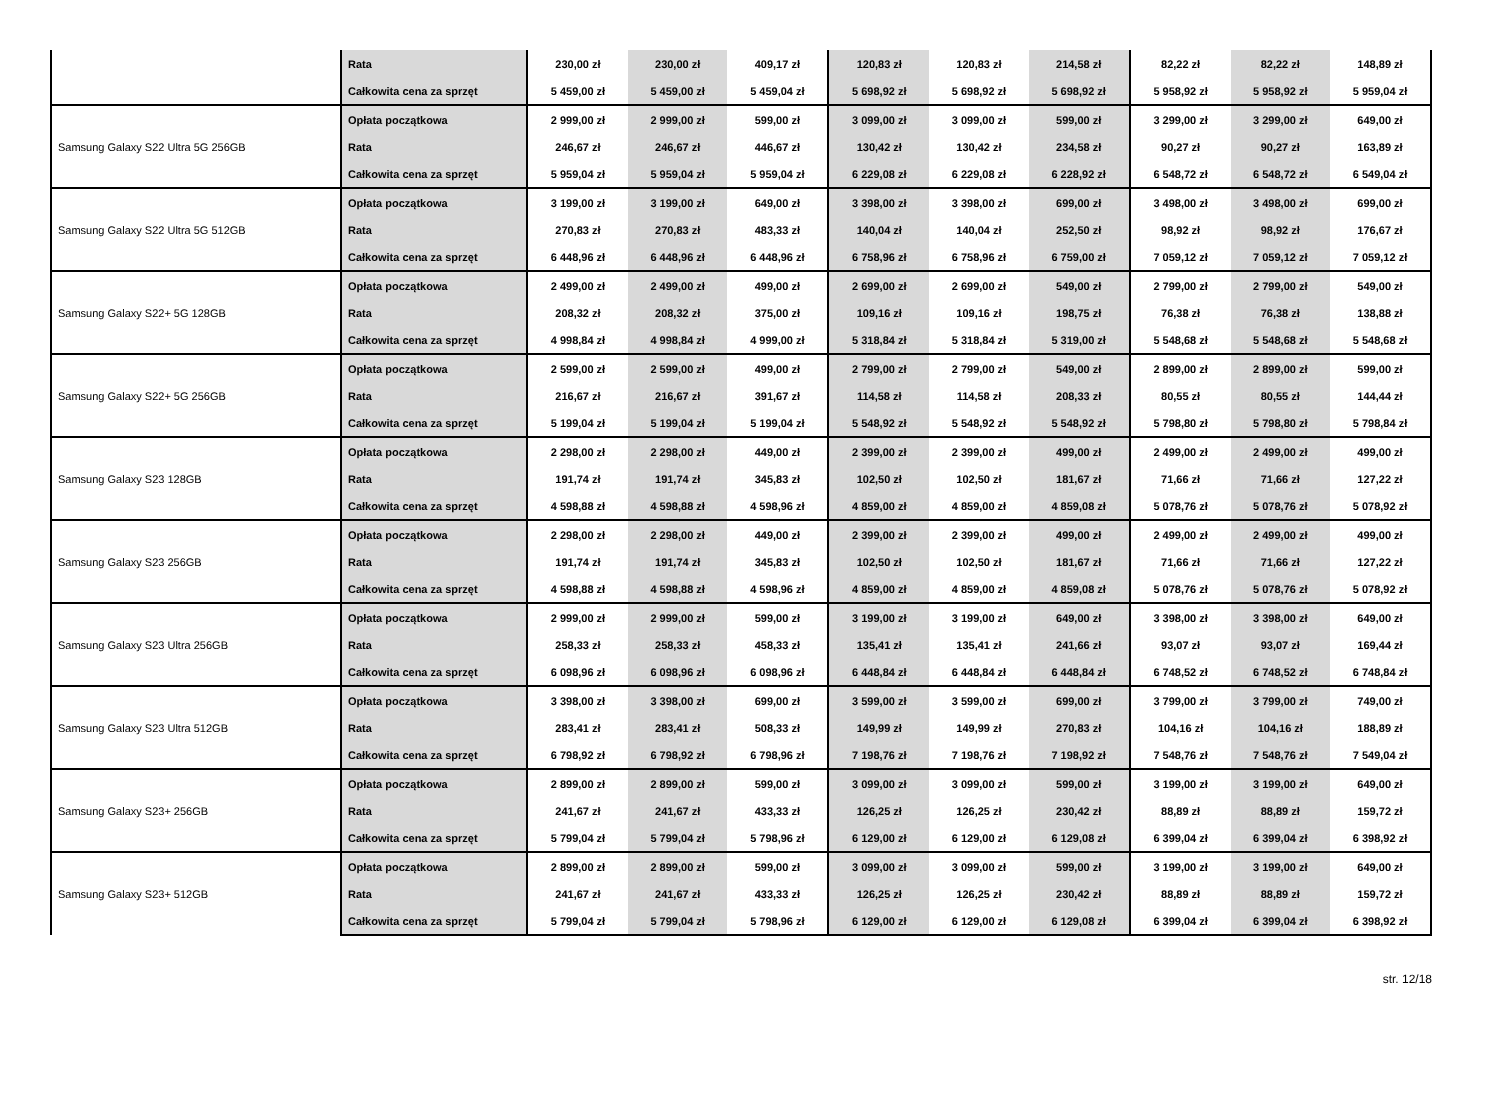| | Rata | 230,00 zł | 230,00 zł | 409,17 zł | 120,83 zł | 120,83 zł | 214,58 zł | 82,22 zł | 82,22 zł | 148,89 zł |
| | Całkowita cena za sprzęt | 5 459,00 zł | 5 459,00 zł | 5 459,04 zł | 5 698,92 zł | 5 698,92 zł | 5 698,92 zł | 5 958,92 zł | 5 958,92 zł | 5 959,04 zł |
| Samsung Galaxy S22 Ultra 5G 256GB | Opłata początkowa | 2 999,00 zł | 2 999,00 zł | 599,00 zł | 3 099,00 zł | 3 099,00 zł | 599,00 zł | 3 299,00 zł | 3 299,00 zł | 649,00 zł |
| | Rata | 246,67 zł | 246,67 zł | 446,67 zł | 130,42 zł | 130,42 zł | 234,58 zł | 90,27 zł | 90,27 zł | 163,89 zł |
| | Całkowita cena za sprzęt | 5 959,04 zł | 5 959,04 zł | 5 959,04 zł | 6 229,08 zł | 6 229,08 zł | 6 228,92 zł | 6 548,72 zł | 6 548,72 zł | 6 549,04 zł |
| Samsung Galaxy S22 Ultra 5G 512GB | Opłata początkowa | 3 199,00 zł | 3 199,00 zł | 649,00 zł | 3 398,00 zł | 3 398,00 zł | 699,00 zł | 3 498,00 zł | 3 498,00 zł | 699,00 zł |
| | Rata | 270,83 zł | 270,83 zł | 483,33 zł | 140,04 zł | 140,04 zł | 252,50 zł | 98,92 zł | 98,92 zł | 176,67 zł |
| | Całkowita cena za sprzęt | 6 448,96 zł | 6 448,96 zł | 6 448,96 zł | 6 758,96 zł | 6 758,96 zł | 6 759,00 zł | 7 059,12 zł | 7 059,12 zł | 7 059,12 zł |
| Samsung Galaxy S22+ 5G 128GB | Opłata początkowa | 2 499,00 zł | 2 499,00 zł | 499,00 zł | 2 699,00 zł | 2 699,00 zł | 549,00 zł | 2 799,00 zł | 2 799,00 zł | 549,00 zł |
| | Rata | 208,32 zł | 208,32 zł | 375,00 zł | 109,16 zł | 109,16 zł | 198,75 zł | 76,38 zł | 76,38 zł | 138,88 zł |
| | Całkowita cena za sprzęt | 4 998,84 zł | 4 998,84 zł | 4 999,00 zł | 5 318,84 zł | 5 318,84 zł | 5 319,00 zł | 5 548,68 zł | 5 548,68 zł | 5 548,68 zł |
| Samsung Galaxy S22+ 5G 256GB | Opłata początkowa | 2 599,00 zł | 2 599,00 zł | 499,00 zł | 2 799,00 zł | 2 799,00 zł | 549,00 zł | 2 899,00 zł | 2 899,00 zł | 599,00 zł |
| | Rata | 216,67 zł | 216,67 zł | 391,67 zł | 114,58 zł | 114,58 zł | 208,33 zł | 80,55 zł | 80,55 zł | 144,44 zł |
| | Całkowita cena za sprzęt | 5 199,04 zł | 5 199,04 zł | 5 199,04 zł | 5 548,92 zł | 5 548,92 zł | 5 548,92 zł | 5 798,80 zł | 5 798,80 zł | 5 798,84 zł |
| Samsung Galaxy S23 128GB | Opłata początkowa | 2 298,00 zł | 2 298,00 zł | 449,00 zł | 2 399,00 zł | 2 399,00 zł | 499,00 zł | 2 499,00 zł | 2 499,00 zł | 499,00 zł |
| | Rata | 191,74 zł | 191,74 zł | 345,83 zł | 102,50 zł | 102,50 zł | 181,67 zł | 71,66 zł | 71,66 zł | 127,22 zł |
| | Całkowita cena za sprzęt | 4 598,88 zł | 4 598,88 zł | 4 598,96 zł | 4 859,00 zł | 4 859,00 zł | 4 859,08 zł | 5 078,76 zł | 5 078,76 zł | 5 078,92 zł |
| Samsung Galaxy S23 256GB | Opłata początkowa | 2 298,00 zł | 2 298,00 zł | 449,00 zł | 2 399,00 zł | 2 399,00 zł | 499,00 zł | 2 499,00 zł | 2 499,00 zł | 499,00 zł |
| | Rata | 191,74 zł | 191,74 zł | 345,83 zł | 102,50 zł | 102,50 zł | 181,67 zł | 71,66 zł | 71,66 zł | 127,22 zł |
| | Całkowita cena za sprzęt | 4 598,88 zł | 4 598,88 zł | 4 598,96 zł | 4 859,00 zł | 4 859,00 zł | 4 859,08 zł | 5 078,76 zł | 5 078,76 zł | 5 078,92 zł |
| Samsung Galaxy S23 Ultra 256GB | Opłata początkowa | 2 999,00 zł | 2 999,00 zł | 599,00 zł | 3 199,00 zł | 3 199,00 zł | 649,00 zł | 3 398,00 zł | 3 398,00 zł | 649,00 zł |
| | Rata | 258,33 zł | 258,33 zł | 458,33 zł | 135,41 zł | 135,41 zł | 241,66 zł | 93,07 zł | 93,07 zł | 169,44 zł |
| | Całkowita cena za sprzęt | 6 098,96 zł | 6 098,96 zł | 6 098,96 zł | 6 448,84 zł | 6 448,84 zł | 6 448,84 zł | 6 748,52 zł | 6 748,52 zł | 6 748,84 zł |
| Samsung Galaxy S23 Ultra 512GB | Opłata początkowa | 3 398,00 zł | 3 398,00 zł | 699,00 zł | 3 599,00 zł | 3 599,00 zł | 699,00 zł | 3 799,00 zł | 3 799,00 zł | 749,00 zł |
| | Rata | 283,41 zł | 283,41 zł | 508,33 zł | 149,99 zł | 149,99 zł | 270,83 zł | 104,16 zł | 104,16 zł | 188,89 zł |
| | Całkowita cena za sprzęt | 6 798,92 zł | 6 798,92 zł | 6 798,96 zł | 7 198,76 zł | 7 198,76 zł | 7 198,92 zł | 7 548,76 zł | 7 548,76 zł | 7 549,04 zł |
| Samsung Galaxy S23+ 256GB | Opłata początkowa | 2 899,00 zł | 2 899,00 zł | 599,00 zł | 3 099,00 zł | 3 099,00 zł | 599,00 zł | 3 199,00 zł | 3 199,00 zł | 649,00 zł |
| | Rata | 241,67 zł | 241,67 zł | 433,33 zł | 126,25 zł | 126,25 zł | 230,42 zł | 88,89 zł | 88,89 zł | 159,72 zł |
| | Całkowita cena za sprzęt | 5 799,04 zł | 5 799,04 zł | 5 798,96 zł | 6 129,00 zł | 6 129,00 zł | 6 129,08 zł | 6 399,04 zł | 6 399,04 zł | 6 398,92 zł |
| Samsung Galaxy S23+ 512GB | Opłata początkowa | 2 899,00 zł | 2 899,00 zł | 599,00 zł | 3 099,00 zł | 3 099,00 zł | 599,00 zł | 3 199,00 zł | 3 199,00 zł | 649,00 zł |
| | Rata | 241,67 zł | 241,67 zł | 433,33 zł | 126,25 zł | 126,25 zł | 230,42 zł | 88,89 zł | 88,89 zł | 159,72 zł |
| | Całkowita cena za sprzęt | 5 799,04 zł | 5 799,04 zł | 5 798,96 zł | 6 129,00 zł | 6 129,00 zł | 6 129,08 zł | 6 399,04 zł | 6 399,04 zł | 6 398,92 zł |
str. 12/18